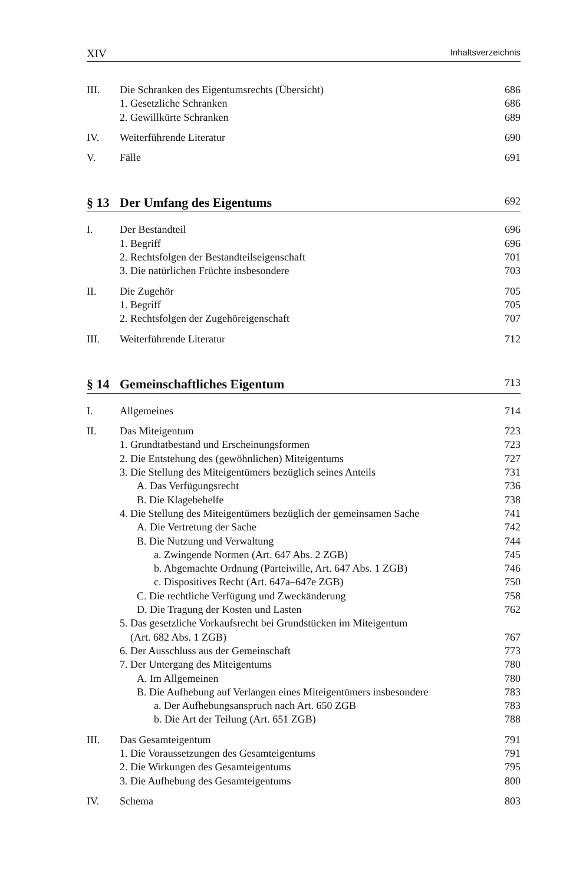XIV Inhaltsverzeichnis
III. Die Schranken des Eigentumsrechts (Übersicht) 686
1. Gesetzliche Schranken 686
2. Gewillkürte Schranken 689
IV. Weiterführende Literatur 690
V. Fälle 691
§ 13 Der Umfang des Eigentums 692
I. Der Bestandteil 696
1. Begriff 696
2. Rechtsfolgen der Bestandteilseigenschaft 701
3. Die natürlichen Früchte insbesondere 703
II. Die Zugehör 705
1. Begriff 705
2. Rechtsfolgen der Zugehöreigenschaft 707
III. Weiterführende Literatur 712
§ 14 Gemeinschaftliches Eigentum 713
I. Allgemeines 714
II. Das Miteigentum 723
1. Grundtatbestand und Erscheinungsformen 723
2. Die Entstehung des (gewöhnlichen) Miteigentums 727
3. Die Stellung des Miteigentümers bezüglich seines Anteils 731
A. Das Verfügungsrecht 736
B. Die Klagebehelfe 738
4. Die Stellung des Miteigentümers bezüglich der gemeinsamen Sache 741
A. Die Vertretung der Sache 742
B. Die Nutzung und Verwaltung 744
a. Zwingende Normen (Art. 647 Abs. 2 ZGB) 745
b. Abgemachte Ordnung (Parteiwille, Art. 647 Abs. 1 ZGB) 746
c. Dispositives Recht (Art. 647a–647e ZGB) 750
C. Die rechtliche Verfügung und Zweckänderung 758
D. Die Tragung der Kosten und Lasten 762
5. Das gesetzliche Vorkaufsrecht bei Grundstücken im Miteigentum
(Art. 682 Abs. 1 ZGB)
767
6. Der Ausschluss aus der Gemeinschaft 773
7. Der Untergang des Miteigentums 780
A. Im Allgemeinen 780
B. Die Aufhebung auf Verlangen eines Miteigentümers insbesondere 783
a. Der Aufhebungsanspruch nach Art. 650 ZGB 783
b. Die Art der Teilung (Art. 651 ZGB) 788
III. Das Gesamteigentum 791
1. Die Voraussetzungen des Gesamteigentums 791
2. Die Wirkungen des Gesamteigentums 795
3. Die Aufhebung des Gesamteigentums 800
IV. Schema 803